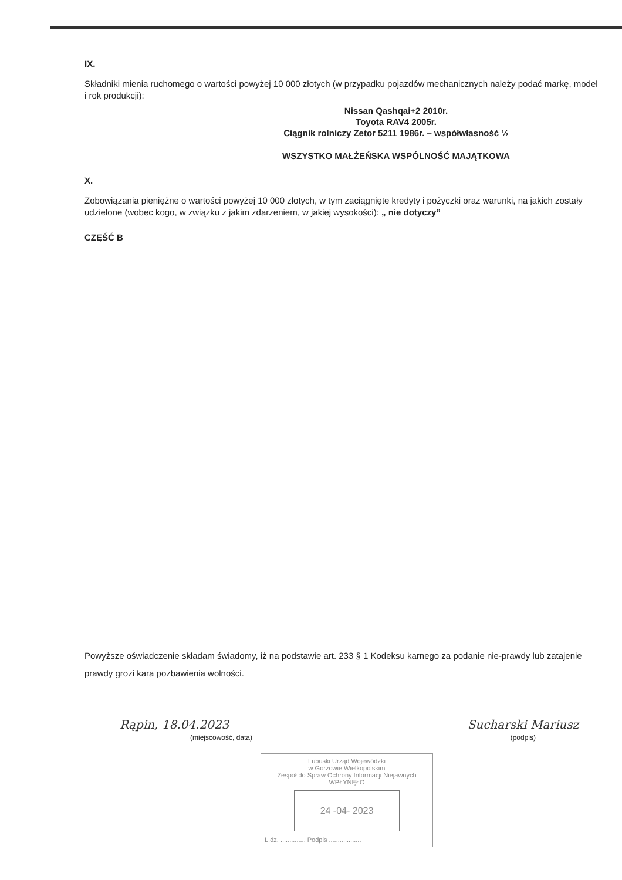IX.
Składniki mienia ruchomego o wartości powyżej 10 000 złotych (w przypadku pojazdów mechanicznych należy podać markę, model i rok produkcji):
Nissan Qashqai+2 2010r.
Toyota RAV4 2005r.
Ciągnik rolniczy Zetor 5211 1986r. – współwłasność ½
WSZYSTKO MAŁŻEŃSKA WSPÓLNOŚĆ MAJĄTKOWA
X.
Zobowiązania pieniężne o wartości powyżej 10 000 złotych, w tym zaciągnięte kredyty i pożyczki oraz warunki, na jakich zostały udzielone (wobec kogo, w związku z jakim zdarzeniem, w jakiej wysokości): „ nie dotyczy”
CZĘŚĆ B
Powyższe oświadczenie składam świadomy, iż na podstawie art. 233 § 1 Kodeksu karnego za podanie nie-prawdy lub zatajenie prawdy grozi kara pozbawienia wolności.
Rąpin, 18.04.2023
(miejscowość, data)
Sucharski Mariusz
(podpis)
Lubuski Urząd Wojewódzki
w Gorzowie Wielkopolskim
Zespół do Spraw Ochrony Informacji Niejawnych
WPŁYNĘŁO
24 -04- 2023
L.dz. .............. Podpis ..................